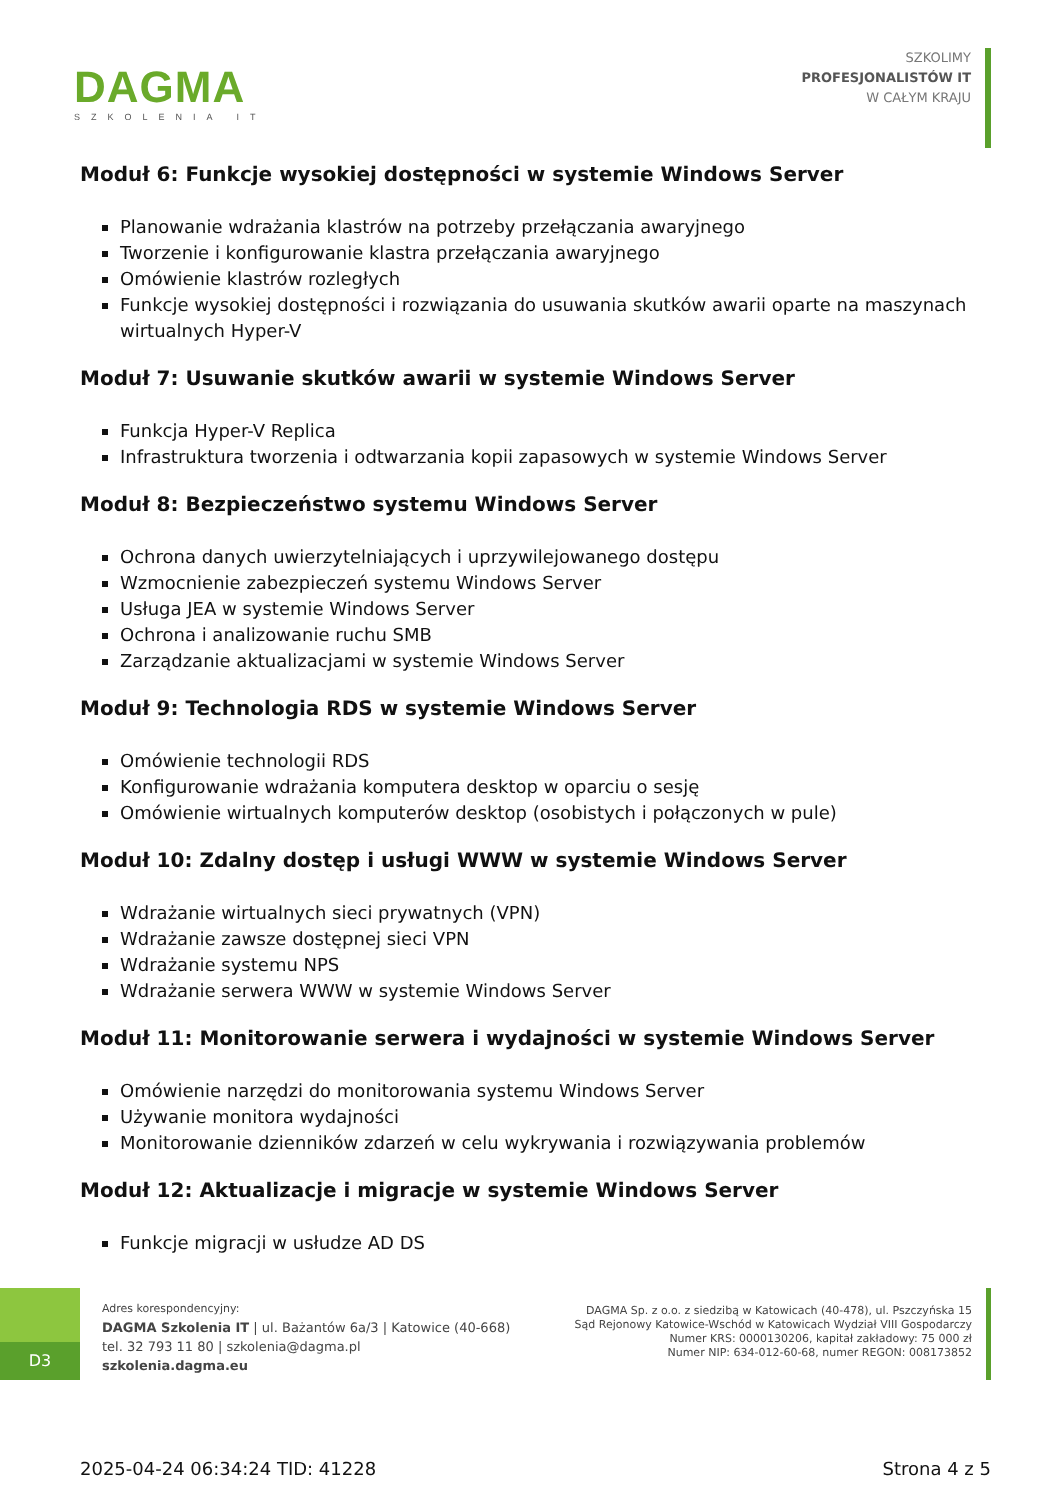DAGMA
SZKOLENIA IT
SZKOLIMY
PROFESJONALISTÓW IT
W CAŁYM KRAJU
Moduł 6: Funkcje wysokiej dostępności w systemie Windows Server
Planowanie wdrażania klastrów na potrzeby przełączania awaryjnego
Tworzenie i konfigurowanie klastra przełączania awaryjnego
Omówienie klastrów rozległych
Funkcje wysokiej dostępności i rozwiązania do usuwania skutków awarii oparte na maszynach wirtualnych Hyper-V
Moduł 7: Usuwanie skutków awarii w systemie Windows Server
Funkcja Hyper-V Replica
Infrastruktura tworzenia i odtwarzania kopii zapasowych w systemie Windows Server
Moduł 8: Bezpieczeństwo systemu Windows Server
Ochrona danych uwierzytelniających i uprzywilejowanego dostępu
Wzmocnienie zabezpieczeń systemu Windows Server
Usługa JEA w systemie Windows Server
Ochrona i analizowanie ruchu SMB
Zarządzanie aktualizacjami w systemie Windows Server
Moduł 9: Technologia RDS w systemie Windows Server
Omówienie technologii RDS
Konfigurowanie wdrażania komputera desktop w oparciu o sesję
Omówienie wirtualnych komputerów desktop (osobistych i połączonych w pule)
Moduł 10: Zdalny dostęp i usługi WWW w systemie Windows Server
Wdrażanie wirtualnych sieci prywatnych (VPN)
Wdrażanie zawsze dostępnej sieci VPN
Wdrażanie systemu NPS
Wdrażanie serwera WWW w systemie Windows Server
Moduł 11: Monitorowanie serwera i wydajności w systemie Windows Server
Omówienie narzędzi do monitorowania systemu Windows Server
Używanie monitora wydajności
Monitorowanie dzienników zdarzeń w celu wykrywania i rozwiązywania problemów
Moduł 12: Aktualizacje i migracje w systemie Windows Server
Funkcje migracji w usłudze AD DS
D3
Adres korespondencyjny:
DAGMA Szkolenia IT | ul. Bażantów 6a/3 | Katowice (40-668)
tel. 32 793 11 80 | szkolenia@dagma.pl
szkolenia.dagma.eu
DAGMA Sp. z o.o. z siedzibą w Katowicach (40-478), ul. Pszczyńska 15
Sąd Rejonowy Katowice-Wschód w Katowicach Wydział VIII Gospodarczy
Numer KRS: 0000130206, kapitał zakładowy: 75 000 zł
Numer NIP: 634-012-60-68, numer REGON: 008173852
2025-04-24 06:34:24 TID: 41228 Strona 4 z 5